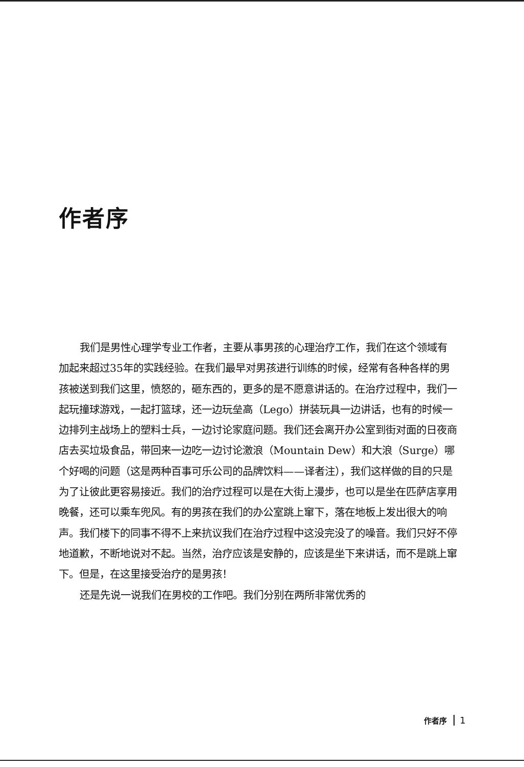作者序
我们是男性心理学专业工作者，主要从事男孩的心理治疗工作，我们在这个领域有加起来超过35年的实践经验。在我们最早对男孩进行训练的时候，经常有各种各样的男孩被送到我们这里，愤怒的，砸东西的，更多的是不愿意讲话的。在治疗过程中，我们一起玩撞球游戏，一起打篮球，还一边玩垒高（Lego）拼装玩具一边讲话，也有的时候一边排列主战场上的塑料士兵，一边讨论家庭问题。我们还会离开办公室到街对面的日夜商店去买垃圾食品，带回来一边吃一边讨论激浪（Mountain Dew）和大浪（Surge）哪个好喝的问题（这是两种百事可乐公司的品牌饮料——译者注），我们这样做的目的只是为了让彼此更容易接近。我们的治疗过程可以是在大街上漫步，也可以是坐在匹萨店享用晚餐，还可以乘车兜风。有的男孩在我们的办公室跳上窜下，落在地板上发出很大的响声。我们楼下的同事不得不上来抗议我们在治疗过程中这没完没了的噪音。我们只好不停地道歉，不断地说对不起。当然，治疗应该是安静的，应该是坐下来讲话，而不是跳上窜下。但是，在这里接受治疗的是男孩！
还是先说一说我们在男校的工作吧。我们分别在两所非常优秀的
作者序 1